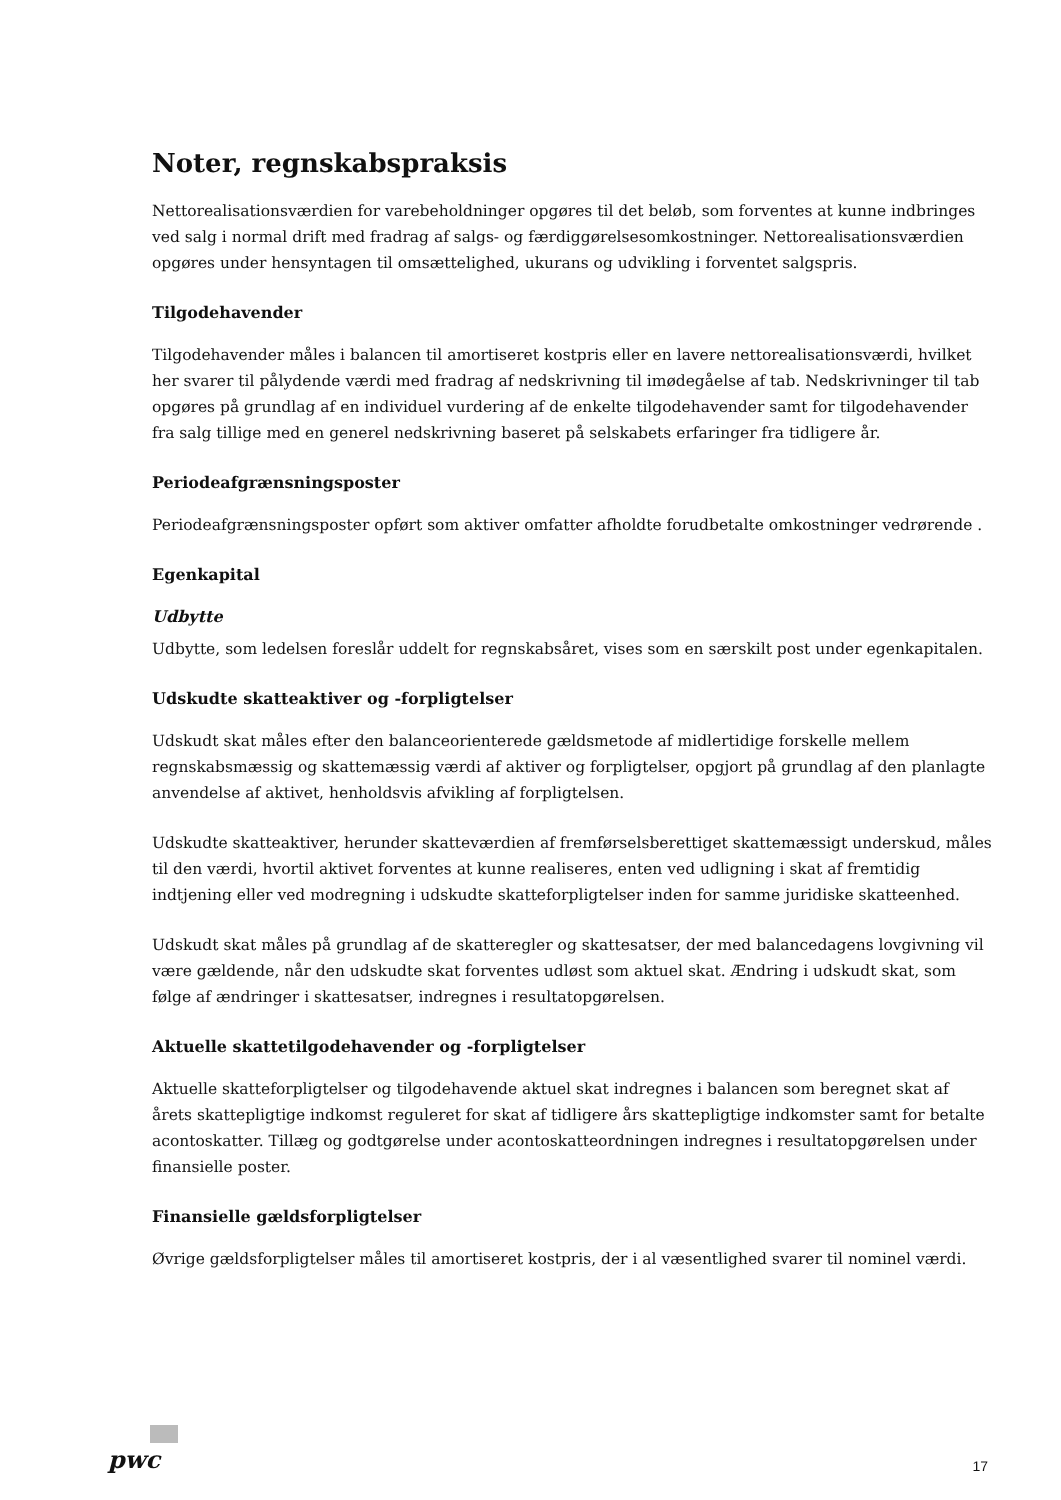Noter, regnskabspraksis
Nettorealisationsværdien for varebeholdninger opgøres til det beløb, som forventes at kunne indbringes ved salg i normal drift med fradrag af salgs- og færdiggørelsesomkostninger. Nettorealisationsværdien opgøres under hensyntagen til omsættelighed, ukurans og udvikling i forventet salgspris.
Tilgodehavender
Tilgodehavender måles i balancen til amortiseret kostpris eller en lavere nettorealisationsværdi, hvilket her svarer til pålydende værdi med fradrag af nedskrivning til imødegåelse af tab. Nedskrivninger til tab opgøres på grundlag af en individuel vurdering af de enkelte tilgodehavender samt for tilgodehavender fra salg tillige med en generel nedskrivning baseret på selskabets erfaringer fra tidligere år.
Periodeafgrænsningsposter
Periodeafgrænsningsposter opført som aktiver omfatter afholdte forudbetalte omkostninger vedrørende .
Egenkapital
Udbytte
Udbytte, som ledelsen foreslår uddelt for regnskabsåret, vises som en særskilt post under egenkapitalen.
Udskudte skatteaktiver og -forpligtelser
Udskudt skat måles efter den balanceorienterede gældsmetode af midlertidige forskelle mellem regnskabsmæssig og skattemæssig værdi af aktiver og forpligtelser, opgjort på grundlag af den planlagte anvendelse af aktivet, henholdsvis afvikling af forpligtelsen.
Udskudte skatteaktiver, herunder skatteværdien af fremførselsberettiget skattemæssigt underskud, måles til den værdi, hvortil aktivet forventes at kunne realiseres, enten ved udligning i skat af fremtidig indtjening eller ved modregning i udskudte skatteforpligtelser inden for samme juridiske skatteenhed.
Udskudt skat måles på grundlag af de skatteregler og skattesatser, der med balancedagens lovgivning vil være gældende, når den udskudte skat forventes udløst som aktuel skat. Ændring i udskudt skat, som følge af ændringer i skattesatser, indregnes i resultatopgørelsen.
Aktuelle skattetilgodehavender og -forpligtelser
Aktuelle skatteforpligtelser og tilgodehavende aktuel skat indregnes i balancen som beregnet skat af årets skattepligtige indkomst reguleret for skat af tidligere års skattepligtige indkomster samt for betalte acontoskatter. Tillæg og godtgørelse under acontoskatteordningen indregnes i resultatopgørelsen under finansielle poster.
Finansielle gældsforpligtelser
Øvrige gældsforpligtelser måles til amortiseret kostpris, der i al væsentlighed svarer til nominel værdi.
pwc 17